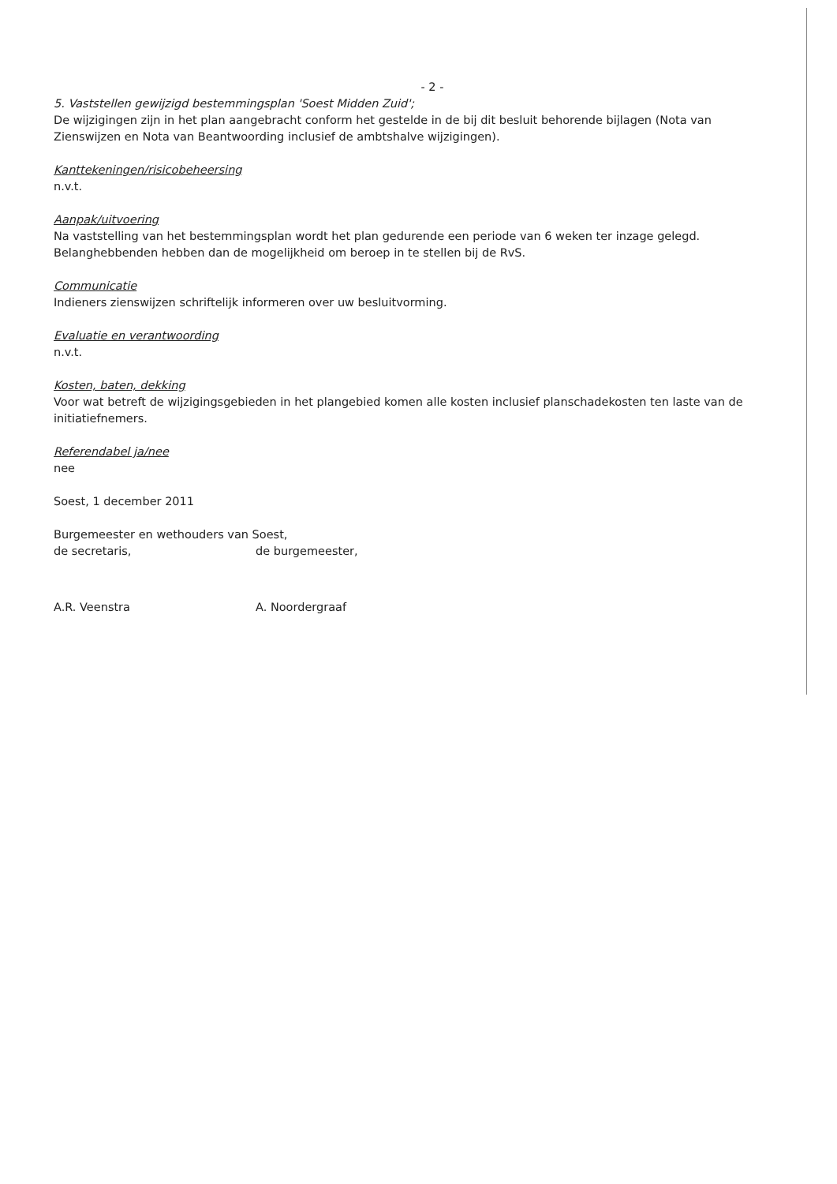- 2 -
5. Vaststellen gewijzigd bestemmingsplan 'Soest Midden Zuid';
De wijzigingen zijn in het plan aangebracht conform het gestelde in de bij dit besluit behorende bijlagen (Nota van Zienswijzen en Nota van Beantwoording inclusief de ambtshalve wijzigingen).
Kanttekeningen/risicobeheersing
n.v.t.
Aanpak/uitvoering
Na vaststelling van het bestemmingsplan wordt het plan gedurende een periode van 6 weken ter inzage gelegd. Belanghebbenden hebben dan de mogelijkheid om beroep in te stellen bij de RvS.
Communicatie
Indieners zienswijzen schriftelijk informeren over uw besluitvorming.
Evaluatie en verantwoording
n.v.t.
Kosten, baten, dekking
Voor wat betreft de wijzigingsgebieden in het plangebied komen alle kosten inclusief planschadekosten ten laste van de initiatiefnemers.
Referendabel ja/nee
nee
Soest, 1 december 2011
Burgemeester en wethouders van Soest,
de secretaris, de burgemeester,
A.R. Veenstra A. Noordergraaf